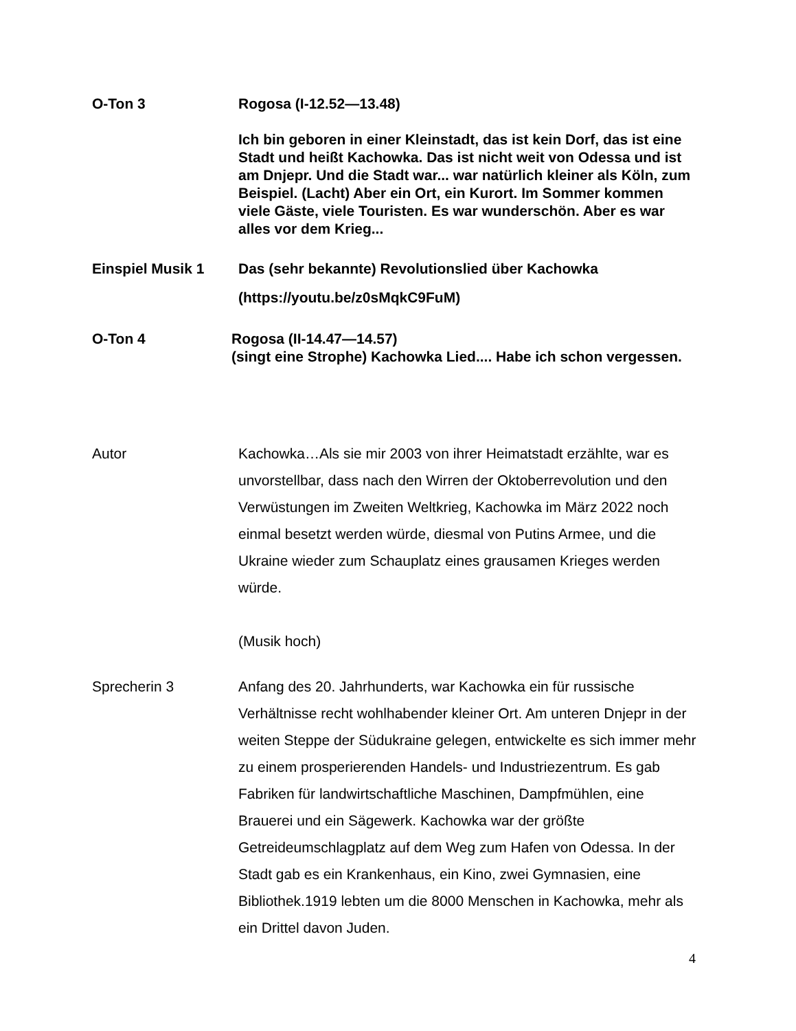O-Ton 3 Rogosa (I-12.52—13.48)
Ich bin geboren in einer Kleinstadt, das ist kein Dorf, das ist eine Stadt und heißt Kachowka. Das ist nicht weit von Odessa und ist am Dnjepr. Und die Stadt war... war natürlich kleiner als Köln, zum Beispiel. (Lacht) Aber ein Ort, ein Kurort. Im Sommer kommen viele Gäste, viele Touristen. Es war wunderschön. Aber es war alles vor dem Krieg...
Einspiel Musik 1 Das (sehr bekannte) Revolutionslied über Kachowka
(https://youtu.be/z0sMqkC9FuM)
O-Ton 4 Rogosa (II-14.47—14.57)
(singt eine Strophe) Kachowka Lied.... Habe ich schon vergessen.
Autor Kachowka…Als sie mir 2003 von ihrer Heimatstadt erzählte, war es unvorstellbar, dass nach den Wirren der Oktoberrevolution und den Verwüstungen im Zweiten Weltkrieg, Kachowka im März 2022 noch einmal besetzt werden würde, diesmal von Putins Armee, und die Ukraine wieder zum Schauplatz eines grausamen Krieges werden würde.
(Musik hoch)
Sprecherin 3 Anfang des 20. Jahrhunderts, war Kachowka ein für russische Verhältnisse recht wohlhabender kleiner Ort. Am unteren Dnjepr in der weiten Steppe der Südukraine gelegen, entwickelte es sich immer mehr zu einem prosperierenden Handels- und Industriezentrum. Es gab Fabriken für landwirtschaftliche Maschinen, Dampfmühlen, eine Brauerei und ein Sägewerk. Kachowka war der größte Getreideumschlagplatz auf dem Weg zum Hafen von Odessa. In der Stadt gab es ein Krankenhaus, ein Kino, zwei Gymnasien, eine Bibliothek.1919 lebten um die 8000 Menschen in Kachowka, mehr als ein Drittel davon Juden.
4